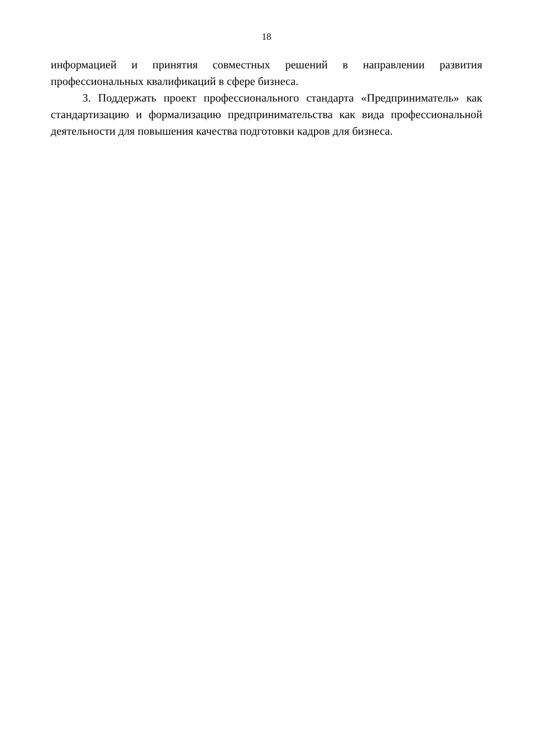18
информацией и принятия совместных решений в направлении развития профессиональных квалификаций в сфере бизнеса.
3. Поддержать проект профессионального стандарта «Предприниматель» как стандартизацию и формализацию предпринимательства как вида профессиональной деятельности для повышения качества подготовки кадров для бизнеса.